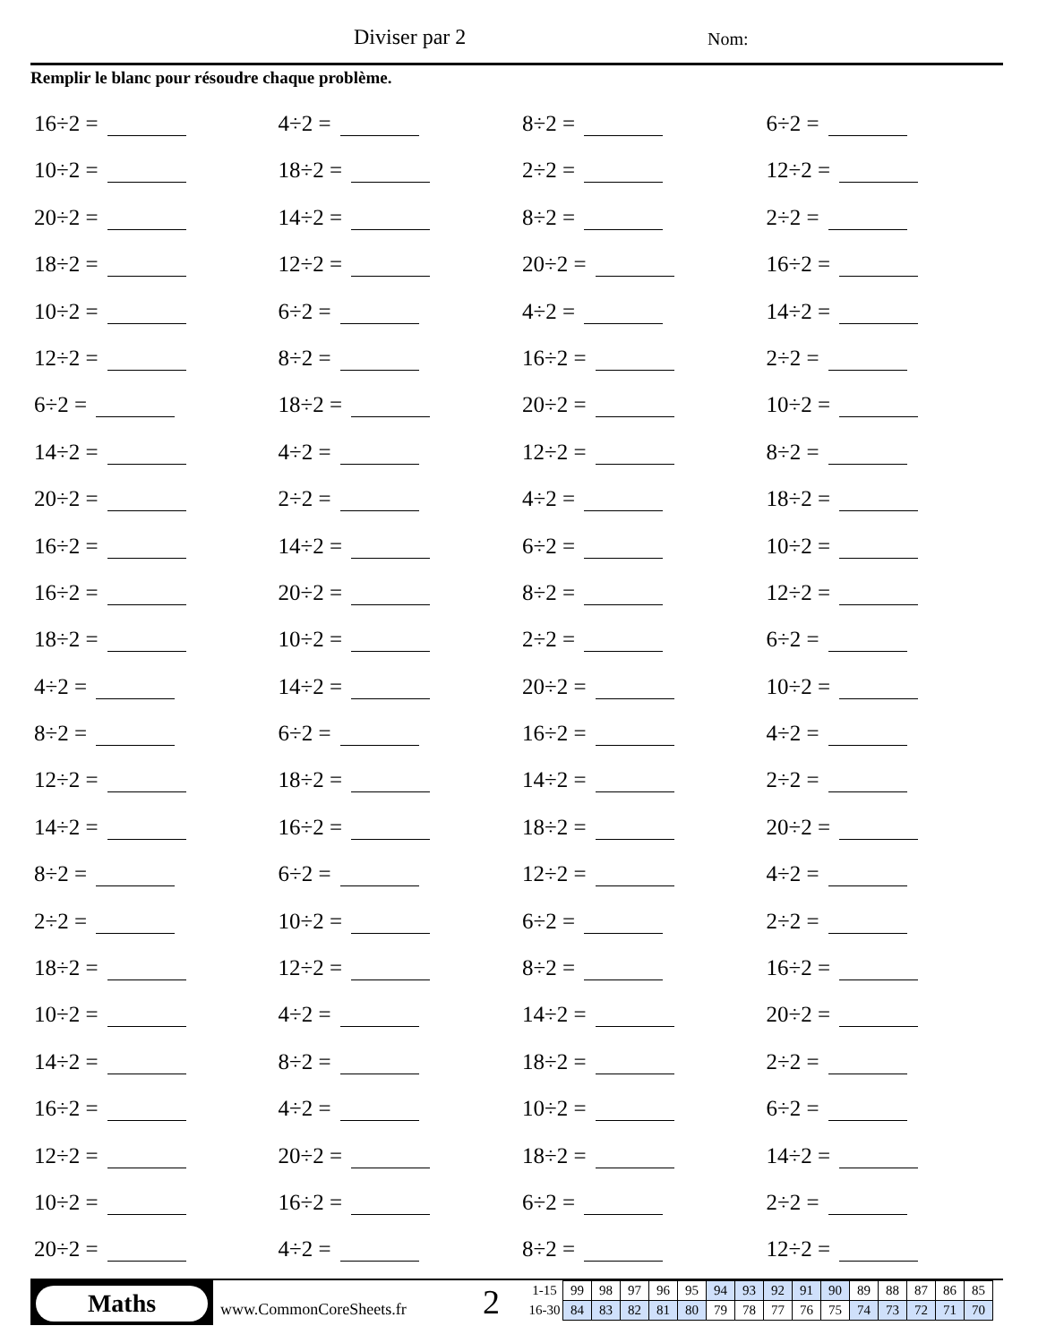Diviser par 2 Nom:
Remplir le blanc pour résoudre chaque problème.
16÷2 =
4÷2 =
8÷2 =
6÷2 =
10÷2 =
18÷2 =
2÷2 =
12÷2 =
20÷2 =
14÷2 =
8÷2 =
2÷2 =
18÷2 =
12÷2 =
20÷2 =
16÷2 =
10÷2 =
6÷2 =
4÷2 =
14÷2 =
12÷2 =
8÷2 =
16÷2 =
2÷2 =
6÷2 =
18÷2 =
20÷2 =
10÷2 =
14÷2 =
4÷2 =
12÷2 =
8÷2 =
20÷2 =
2÷2 =
4÷2 =
18÷2 =
16÷2 =
14÷2 =
6÷2 =
10÷2 =
16÷2 =
20÷2 =
8÷2 =
12÷2 =
18÷2 =
10÷2 =
2÷2 =
6÷2 =
4÷2 =
14÷2 =
20÷2 =
10÷2 =
8÷2 =
6÷2 =
16÷2 =
4÷2 =
12÷2 =
18÷2 =
14÷2 =
2÷2 =
14÷2 =
16÷2 =
18÷2 =
20÷2 =
8÷2 =
6÷2 =
12÷2 =
4÷2 =
2÷2 =
10÷2 =
6÷2 =
2÷2 =
18÷2 =
12÷2 =
8÷2 =
16÷2 =
10÷2 =
4÷2 =
14÷2 =
20÷2 =
14÷2 =
8÷2 =
18÷2 =
2÷2 =
16÷2 =
4÷2 =
10÷2 =
6÷2 =
12÷2 =
20÷2 =
18÷2 =
14÷2 =
10÷2 =
16÷2 =
6÷2 =
2÷2 =
20÷2 =
4÷2 =
8÷2 =
12÷2 =
Maths
www.CommonCoreSheets.fr 2
| 1-15 | 99 | 98 | 97 | 96 | 95 | 94 | 93 | 92 | 91 | 90 | 89 | 88 | 87 | 86 | 85 |
| 16-30 | 84 | 83 | 82 | 81 | 80 | 79 | 78 | 77 | 76 | 75 | 74 | 73 | 72 | 71 | 70 |